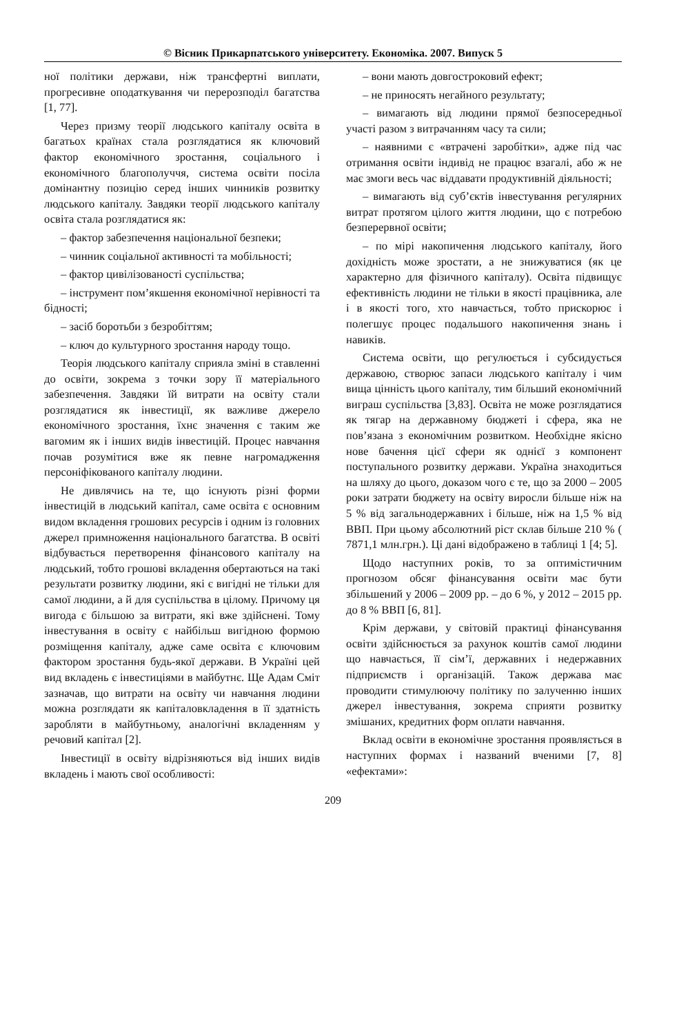© Вісник Прикарпатського університету. Економіка. 2007. Випуск 5
ної політики держави, ніж трансфертні виплати, прогресивне оподаткування чи перерозподіл багатства [1, 77].
Через призму теорії людського капіталу освіта в багатьох країнах стала розглядатися як ключовий фактор економічного зростання, соціального і економічного благополуччя, система освіти посіла домінантну позицію серед інших чинників розвитку людського капіталу. Завдяки теорії людського капіталу освіта стала розглядатися як:
– фактор забезпечення національної безпеки;
– чинник соціальної активності та мобільності;
– фактор цивілізованості суспільства;
– інструмент пом’якшення економічної нерівності та бідності;
– засіб боротьби з безробіттям;
– ключ до культурного зростання народу тощо.
Теорія людського капіталу сприяла зміні в ставленні до освіти, зокрема з точки зору її матеріального забезпечення. Завдяки їй витрати на освіту стали розглядатися як інвестиції, як важливе джерело економічного зростання, їхнє значення є таким же вагомим як і інших видів інвестицій. Процес навчання почав розумітися вже як певне нагромадження персоніфікованого капіталу людини.
Не дивлячись на те, що існують різні форми інвестицій в людський капітал, саме освіта є основним видом вкладення грошових ресурсів і одним із головних джерел примноження національного багатства. В освіті відбувається перетворення фінансового капіталу на людський, тобто грошові вкладення обертаються на такі результати розвитку людини, які є вигідні не тільки для самої людини, а й для суспільства в цілому. Причому ця вигода є більшою за витрати, які вже здійснені. Тому інвестування в освіту є найбільш вигідною формою розміщення капіталу, адже саме освіта є ключовим фактором зростання будь-якої держави. В Україні цей вид вкладень є інвестиціями в майбутнє. Ще Адам Сміт зазначав, що витрати на освіту чи навчання людини можна розглядати як капіталовкладення в її здатність заробляти в майбутньому, аналогічні вкладенням у речовий капітал [2].
Інвестиції в освіту відрізняються від інших видів вкладень і мають свої особливості:
– вони мають довгостроковий ефект;
– не приносять негайного результату;
– вимагають від людини прямої безпосередньої участі разом з витрачанням часу та сили;
– наявними є «втрачені заробітки», адже під час отримання освіти індивід не працює взагалі, або ж не має змоги весь час віддавати продуктивній діяльності;
– вимагають від суб’єктів інвестування регулярних витрат протягом цілого життя людини, що є потребою безперервної освіти;
– по мірі накопичення людського капіталу, його дохідність може зростати, а не знижуватися (як це характерно для фізичного капіталу). Освіта підвищує ефективність людини не тільки в якості працівника, але і в якості того, хто навчається, тобто прискорює і полегшує процес подальшого накопичення знань і навиків.
Система освіти, що регулюється і субсидується державою, створює запаси людського капіталу і чим вища цінність цього капіталу, тим більший економічний виграш суспільства [3,83]. Освіта не може розглядатися як тягар на державному бюджеті і сфера, яка не пов’язана з економічним розвитком. Необхідне якісно нове бачення цієї сфери як однієї з компонент поступального розвитку держави. Україна знаходиться на шляху до цього, доказом чого є те, що за 2000 – 2005 роки затрати бюджету на освіту виросли більше ніж на 5 % від загальнодержавних і більше, ніж на 1,5 % від ВВП. При цьому абсолютний ріст склав більше 210 % ( 7871,1 млн.грн.). Ці дані відображено в таблиці 1 [4; 5].
Щодо наступних років, то за оптимістичним прогнозом обсяг фінансування освіти має бути збільшений у 2006 – 2009 рр. – до 6 %, у 2012 – 2015 рр. до 8 % ВВП [6, 81].
Крім держави, у світовій практиці фінансування освіти здійснюється за рахунок коштів самої людини що навчається, її сім’ї, державних і недержавних підприємств і організацій. Також держава має проводити стимулюючу політику по залученню інших джерел інвестування, зокрема сприяти розвитку змішаних, кредитних форм оплати навчання.
Вклад освіти в економічне зростання проявляється в наступних формах і названий вченими [7, 8] «ефектами»:
209